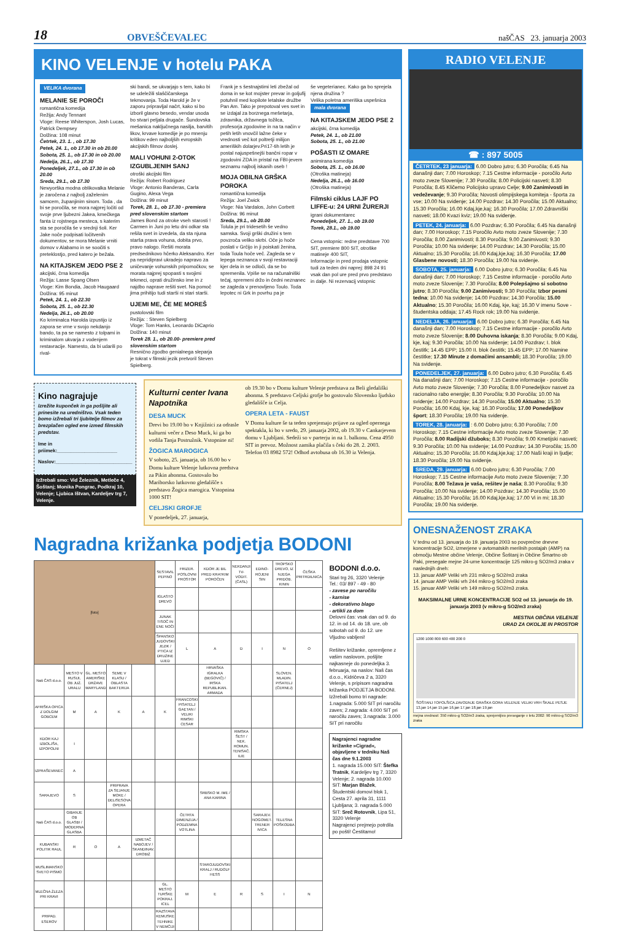18 OBVEŠČEVALEC našČAS 23. januarja 2003
KINO VELENJE v hotelu PAKA
VELIKA dvorana
MELANIE SE POROČI
romantična komedija
Režija: Andy Tennant
Vloge: Reese Whiterspon, Josh Lucas, Patrick Dempsey
Dolžina: 108 minut
Četrtek, 23. 1. , ob 17.30
Petek, 24. 1., ob 17.30 in ob 20.00
Sobota, 25. 1., ob 17.30 in ob 20.00
Nedelja, 26.1., ob 17.30
Ponedeljek, 27.1., ob 17.30 in ob 20.00
Sreda, 29.1., ob 17.30
Newyorška modna oblikovalka Melanie je zaročena z najbolj zaželenim samcem, županjinim sinom. Toda , da bi se poročila, se mora najprej ločiti od svoje prve ljubezni Jakea, kmečkega fanta iz rojstnega mesteca, s katerim sta se poročila še v srednji šoli. Ker Jake noče podpisati ločitvenih dokumentov, se mora Melanie vrniti domov v Alabamo in se soočiti s preteklostjo, pred katero je bežala.
NA KITAJSKEM JEDO PSE 2
akcijski, črna komedija
Režija: Lasse Spang Olsen
Vloge: Kim Bondia, Jacob Haugaard
Dolžina: 95 minut
Petek, 24. 1., ob 22.30
Sobota, 25. 1., ob 22.30
Nedelja, 26.1., ob 20.00
Ko kriminalca Harolda izpustijo iz zapora se vrne v svojo nekdanjo bando, ta pa se namesto z tolpami in kriminalom ukvarja z vodenjem restavracije. Namesto, da bi udarili po rival-
ski bandi, se ukvarjajo s tem, kako bi se udeležili slaščičarskega tekmovanja. Toda Harold je že v zaporu pripravljal načrt, kako si bo izboril glavno besedo, vendar usoda bo stvari peljala drugače. Šundovska mešanica naključnega nasilja, barvitih likov, krvave komedije je po mnenju kritikov eden najboljših evropskih akcijskih filmov doslej.
MALI VOHUNI 2-OTOK IZGUBLJENIH SANJ
otroški akcijski film
Režija: Robert Rodriguez
Vloge: Antonio Banderas, Carla Gugino, Alexa Vega
Dolžina: 99 minut
Torek, 28. 1., ob 17.30 - premiera pred slovenskim startom
James Bond za otroke vseh starosti ! Carmen in Juni po letu dni odkar sta rešila svet in izvedela, da sta njuna starša prava vohuna, dobita prvo, pravo nalogo. Rešiti morata predsednikovo hčerko Aleksandro. Ker pa nepridipravi ukradejo napravo za uničevanje vohunskih pripomočkov, se morata najprej spopasti s svojimi tekmeci, oprati družinsko ime in z najdbo naprave rešiti svet. Na pomoč jima prihitijo tudi starši ni stari starši.
UJEMI ME, ČE ME MOREŠ
pustolovski film
Režija: : Steven Spielberg
Vloge: Tom Hanks, Leonardo DiCaprio
Dolžina: 140 minut
Torek 28. 1., ob 20.00- premiere pred slovenskim startom
Resnično zgodbo genialnega sleparja je tokrat v filmski jezik pretvoril Steven Spielberg.
Frank je s šestnajstimi leti zbežal od doma in se kot mojster prevar in goljufij potuhnil med kopilote letalske družbe Pan Am. Tako je prepotoval ves svet in se izdajal za borznega mešetarja, zdravnika, državnega tožilca, profesorja zgodovine in na ta način v petih letih vnovčil lažne čeke v vrednosti več kot poltretji milijon ameriških dolarjev.Pri17-tih letih je postal najuspešnejši bančni ropar v zgodovini ZDA in pristal na FBI-jevem seznamu najbolj iskanih oseb !
MOJA OBILNA GRŠKA POROKA
romantična komedija
Režija: Joel Zwick
Vloge: Nia Vardalos, John Corbett
Dolžina: 96 minut
Sreda, 29.1., ob 20.00
Tolula je pri tridesetih še vedno samska. Svoji grški družini s tem povzroča veliko skrbi. Oče jo hoče poslati v Grčijo in ji poiskati ženina, toda Toula hoče več. Zagleda se v lepega neznanca v svoji restavraciji kjer dela in se odloči, da se bo spremenila. Vpiše se na računalniški tečaj, spremeni držo in čedni neznanec se zagleda v prenovljeno Toulo. Toda lepotec ni Grk in povrhu pa je
še vegeterianec. Kako ga bo sprejela njena družina ?
Velika poletna ameriška uspešnica
mala dvorana
NA KITAJSKEM JEDO PSE 2
akcijski, črna komedija
Petek, 24. 1., ob 21.00
Sobota, 25. 1., ob 21.00
POŠASTI IZ OMARE
animirana komedija
Sobota, 25. 1., ob 16.00
(Otroška matineja)
Nedelja, 26.1., ob 16.00
(Otroška matineja)
Filmski ciklus LAJF PO LIFFE-u: 24 URNI ŽURERJI
igrani dokumentarec
Ponedeljek, 27. 1., ob 19.00
Torek, 28.1., ob 19.00
Cena vstopnic: redne predstave 700 SIT, premiere 800 SIT, otroške matineje 400 SIT,
Informacije in pred prodaja vstopnic tudi za teden dni naprej: 898 24 91 vsak dan pol ure pred prvo predstavo in dalje. Ni rezervacij vstopnic
Kino nagrajuje
Izrežite kuponček in ga pošljite ali prinesite na uredništvo. Vsak teden bomo izžrebali tri ljubitelje filmov za brezplačen ogled ene izmed filmskih predstav.
Ime in priimek:______________________
Naslov:____________________________
Izžrebali smo: Vid Železnik, Metleče 4, Šoštanj; Monika Pongrac, Podkraj 10, Velenje; Ljubica Ištvan, Kardeljev trg 7, Velenje.
Kulturni center Ivana Napotnika
DESA MUCK
Drevi bo 19.00 bo v Knjižnici za odrasle kulturni večer z Deso Muck, ki ga bo vodila Tanja Postružnik. Vstopnine ni!
ŽOGICA MAROGICA
V soboto, 25. januarja, ob 16.00 bo v Domu kulture Velenje lutkovna predstva za Pikin abonma. Gostovalo bo Mariborsko lutkovno gledališče s predstavo Žogica marogica. Vstopnina 1000 SIT!
CELJSKI GROFJE
V ponedeljek, 27. januarja,
ob 19.30 bo v Domu kulture Velenje predstava za Beli gledališki abonma. S predstavo Celjski grofje bo gostovalo Slovensko ljudsko gledališče iz Celja.
OPERA LETA - FAUST
V Domu kulture še ta teden sprejemajo prijave za ogled opernega spektakla, ki bo v sredo, 29. januarja 2002, ob 19.30 v Cankarjevem domu v Ljubljani. Sedeži so v parterju in na 1. balkonu. Cena 4950 SIT in prevoz. Možnost zamika plačila s čeki do 28. 2. 2003. Telefon 03 8982 572! Odhod avtobusa ob 16.30 iz Velenja.
Nagradna križanka podjetja BODONI
| [foto] | | | | | SESTAVIL PEPINO | FRIZER. POSLOVNI PROSTOR | KDOR JE BIL PRED KRATKIM POROČEN | NEKDANJI TV- VODIT. (ČASL) | EDINO-ROJENI SIN | TROPSKO DREVO, IZ NJEGA PRIDOB. KININ | ČEŠKA PRITRDILNICA |
| | | | | | IGLASTO DREVO | | | | | | |
| | | | | | JUNAK TISOČ IN ENE NOČI | | | | | | |
| | | | | | ŠPANSKO JUDOVSKI JEZIK / PTICA IZ DRUŽINE UJED | L | A | D | I | N | O |
| Naš ČAS d.o.o. | MESTO V RUSIJI, OB JUŽ. URALU | GL. MESTO AMERIŠKE DRŽAVE MARYLAND | SEME V KLASU / OBLASTA BAKTERIJA | | | | HRVAŠKA IGRALKA (BEGOVIĆ) / IRSKA REPUBLIKAN. ARMADA | | | SLOVEN. MLADIN. PISATELJ (ČERNEJ) | |
| AFRIŠKA OPICA Z DOLGIM GOBCEM | M | A | K | A | K | FRANCOSKI PISATELJ GAETAN / VELIKI RIMSKI CESAR | | | | | |
| KDOR KAJ IZBOLJŠA, IZPOPOLNI | I | | | | | | | RIMSKA ŠEST / NEK. ROMUN. TENISAČ. ILIE | | | |
| IZPRAŠEVANEC | A | | | | | | | | | | |
| SARAJEVO | S | | PRIPRAVA ZA SEJANJE MOKE / DELISESOVA OPERA | | | | SRBSKO M. IME / ANA KARINA | | | | |
| Naš ČAS d.o.o. | GIBANJE OB GLASBI / MODERNA GLASBA | | | | | ČETRTA DIMENZIJA / PODZEMNA VOTLINA | | | SARAJEV. NOGOMET. TRENER IVICA | TELESNA POŠKODBA | |
| KUBANSKI POLITIK RAUL | R | O | A | IZMETAČ NABOJEV / SKANDINAV. DROBIŽ | | | | | | | |
| MUSLIMANSKO SVETO PISMO | | | | | | | STAROJUDOVSKI KRALJ / RUDOLF HESS | | | | |
| MLEČNA ŽLEZA PRI KRAVI | | | | | GL. MESTO TURŠKE POKRAJ. ICEL | M | E | R | S | I | N |
| PRIPAD. ESEROV | | | | | RAZSTAVA KEMIJSKE TEHNIKE V NEMČIJI | | | | | | |
BODONI d.o.o.
Stari trg 26, 3320 Velenje
Tel.: 03/ 897 - 49 - 80
- zavese po naročilu
- karnise
- dekorativno blago
- artikli za dom
Delovni čas: vsak dan od 9. do 12. in od 14. do 18. ure, ob sobotah od 9. do 12. ure
Vljudno vabljeni!
Rešitev križanke, opremljene z vašim naslovom, pošljite najkasneje do ponedeljka 3. februarja, na naslov: Naš čas d.o.o., Kidričeva 2 a, 3320 Velenje, s pripisom nagradna križanka PODJETJA BODONI. Izžrebali bomo tri nagrade: 1.nagrada: 5.000 SIT pri naročilu zaves; 2.nagrada: 4.000 SIT pri naročilu zaves; 3.nagrada: 3.000 SIT pri naročilu
Nagrajenci nagradne križanke »Cigrad«, objavljene v tedniku Naš čas dne 9.1.2003
1. nagrada 15.000 SIT: Štefka Tratnik, Kardeljev trg 7, 3320 Velenje; 2. nagrada 10.000 SIT: Marjan Blažek, Študentski domovi blok 1, Cesta 27. aprila 31, 1111 Ljubljana; 3. nagrada 5.000 SIT: Sreč Rotovnik, Lipa 51, 3320 Velenje
Nagrajenci prejmejo potrdila po pošti! Čestitamo!
RADIO VELENJE
☎ : 897 5005
ČETRTEK, 23 januarja: 6.00 Dobro jutro; 6.30 Poročila; 6.45 Na današnji dan; 7.00 Horoskop; 7.15 Cestne informacije - poročilo Avto moto zveze Slovenije; 7.30 Poročila; 8.00 Policijski nasveti; 8.30 Poročila; 8.45 Kličemo Policijsko upravo Celje; 9.00 Zanimivosti in vedeževanje; 9.30 Poročila; Novosti olimpijskega komiteja - športa za vse; 10.00 Na svidenje; 14.00 Pozdrav; 14.30 Poročila; 15.00 Aktualno; 15.30 Poročila; 16.00 Kdaj,kje,kaj; 16.30 Poročila; 17.00 Zdravniški nasveti; 18.00 Kvazi kviz; 19.00 Na svidenje.
PETEK, 24. januarja: 6.00 Pozdrav; 6.30 Poročila; 6.45 Na današnji dan; 7.00 Horoskop; 7.15 Poročilo Avto moto zveze Slovenije; 7.30 Poročila; 8.00 Zanimivosti; 8.30 Poročila; 9.00 Zanimivosti; 9.30 Poročila; 10.00 Na svidenje; 14.00 Pozdrav; 14.30 Poročila; 15.00 Aktualno; 15.30 Poročila; 16.00 Kdaj,kje,kaj; 16.30 Poročila; 17.00 Glasbene novosti; 18.30 Poročila; 19.00 Na svidenje.
SOBOTA, 25. januarja: 6.00 Dobro jutro; 6.30 Poročila; 6.45 Na današnji dan; 7.00 Horoskop; 7.15 Cestne informacije - poročilo Avto moto zveze Slovenije; 7.30 Poročila; 8.00 Polepšajmo si sobotno jutro; 8.30 Poročila; 9.00 Zanimivosti; 9.30 Poročila; Izbor pesmi tedna; 10.00 Na svidenje; 14.00 Pozdrav; 14.30 Poročila; 15.00 Aktualno; 15.30 Poročila; 16.00 Kdaj, kje, kaj; 16.30 V imenu Sove - študentska oddaja; 17.45 Rock rok; 19.00 Na svidenje.
NEDELJA, 26. januarja: 6.00 Dobro jutro; 6.30 Poročila; 6.45 Na današnji dan; 7.00 Horoskop; 7.15 Cestne informacije - poročilo Avto moto zveze Slovenije; 8.00 Duhovna iskanja; 8.30 Poročila; 9.00 Kdaj, kje, kaj; 9.30 Poročila; 10.00 Na svidenje; 14.00 Pozdrav; I. blok čestitk; 14.45 EPP; 15.00 II. blok čestitk; 15.45 EPP; 17.00 Namine čestitke; 17.30 Minute z domačimi ansambli; 18.30 Poročila; 19.00 Na svidenje.
PONEDELJEK, 27. januarja: 6.00 Dobro jutro; 6.30 Poročila; 6.45 Na današnji dan; 7.00 Horoskop; 7.15 Cestne informacije - poročilo Avto moto zveze Slovenije; 7.30 Poročila; 8.00 Ponedeljkov nasvet za racionalno rabo energije; 8.30 Poročila; 9.30 Poročila; 10.00 Na svidenje; 14.00 Pozdrav; 14.30 Poročila; 15.00 Aktualno; 15.30 Poročila; 16.00 Kdaj, kje, kaj; 16.30 Poročila; 17.00 Ponedeljkov šport; 18.30 Poročila; 19.00 Na svidenje.
TOREK, 28. januarja: : 6.00 Dobro jutro; 6.30 Poročila; 7.00 Horoskop; 7.15 Cestne informacije Avto moto zveze Slovenije; 7.30 Poročila; 8.00 Radijski džuboks; 8.30 Poročila; 9.00 Kmetijski nasveti; 9.30 Poročila; 10.00 Na svidenje; 14.00 Pozdrav; 14.30 Poročila; 15.00 Aktualno; 15.30 Poročila; 16.00 Kdaj,kje,kaj; 17.00 Naši kraji in ljudje; 18.30 Poročila; 19.00 Na svidenje.
SREDA, 29. januarja: 6.00 Dobro jutro; 6.30 Poročila; 7.00 Horoskop; 7.15 Cestne informacije Avto moto zveze Slovenije; 7.30 Poročila; 8.00 Težava je vaša, rešitev je naša; 8.30 Poročila; 9.30 Poročila; 10.00 Na svidenje; 14.00 Pozdrav; 14.30 Poročila; 15.00 Aktualno; 15.30 Poročila; 16.00 Kdaj,kje,kaj; 17.00 Vi in mi; 18.30 Poročila; 19.00 Na svidenje.
ONESNAŽENOST ZRAKA
V tednu od 13. januarja do 19. januarja 2003 so povprečne dnevne koncentracije SO2, izmerjene v avtomatskih merilnih postajah (AMP) na območju Mestne občine Velenje, Občine Šoštanj in Občine Šmartno ob Paki, presegale mejne 24-urne koncentracije 125 mikro-g SO2/m3 zraka v naslednjih dneh:
13. januar AMP Veliki vrh 231 mikro-g SO2/m3 zraka
14. januar AMP Veliki vrh 244 mikro-g SO2/m3 zraka
15. januar AMP Veliki vrh 149 mikro-g SO2/m3 zraka.
MAKSIMALNE URNE KONCENTRACIJE SO2 od 13. januarja do 19. januarja 2003 (v mikro-g SO2/m3 zraka)
MESTNA OBČINA VELENJE
URAD ZA OKOLJE IN PROSTOR
1200 1000 800 600 400 200 0
ŠOŠTANJ TOPOLŠICA ZAVODNJE GRAŠKA GORA VELENJE VELIKI VRH ŠKALE PESJE
13.jan 14.jan 15.jan 16.jan 17.jan 18.jan 19.jan
mejna vrednost: 350 mikro-g SO2/m3 zraka, sprejemljivo preseganje v letu 2002: 90 mikro-g SO2/m3 zraka